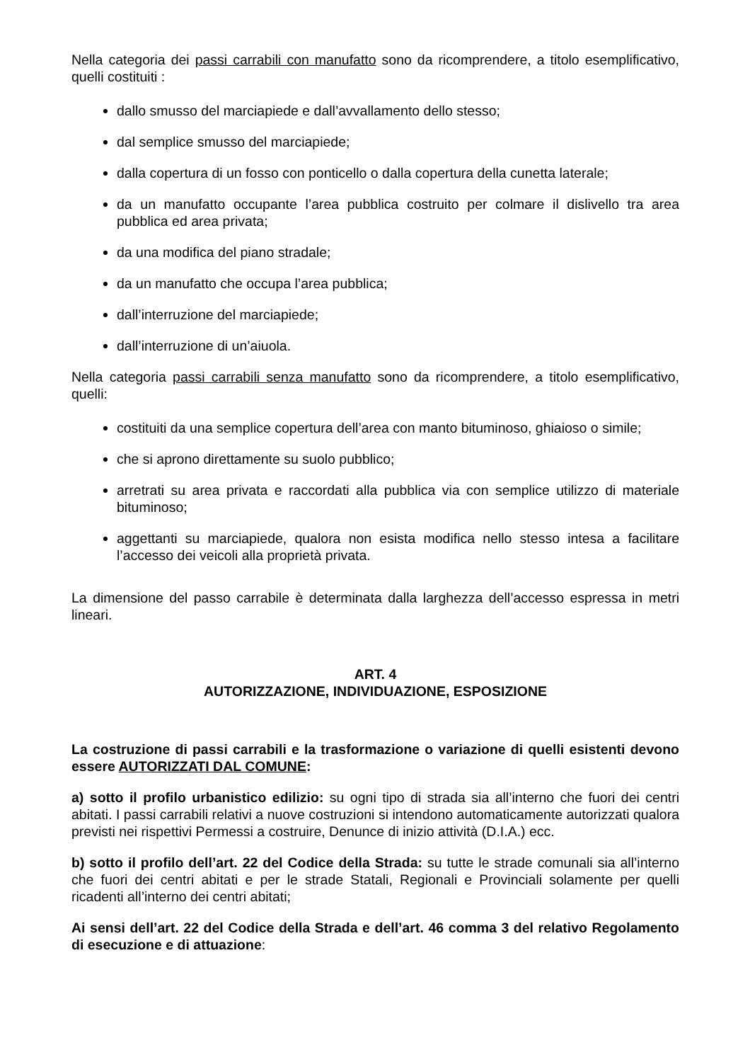Nella categoria dei passi carrabili con manufatto sono da ricomprendere, a titolo esemplificativo, quelli costituiti :
dallo smusso del marciapiede e dall’avvallamento dello stesso;
dal semplice smusso del marciapiede;
dalla copertura di un fosso con ponticello o dalla copertura della cunetta laterale;
da un manufatto occupante l’area pubblica costruito per colmare il dislivello tra area pubblica ed area privata;
da una modifica del piano stradale;
da un manufatto che occupa l’area pubblica;
dall’interruzione del marciapiede;
dall’interruzione di un’aiuola.
Nella categoria passi carrabili senza manufatto sono da ricomprendere, a titolo esemplificativo, quelli:
costituiti da una semplice copertura dell’area con manto bituminoso, ghiaioso o simile;
che si aprono direttamente su suolo pubblico;
arretrati su area privata e raccordati alla pubblica via con semplice utilizzo di materiale bituminoso;
aggettanti su marciapiede, qualora non esista modifica nello stesso intesa a facilitare l’accesso dei veicoli alla proprietà privata.
La dimensione del passo carrabile è determinata dalla larghezza dell’accesso espressa in metri lineari.
ART. 4
AUTORIZZAZIONE, INDIVIDUAZIONE, ESPOSIZIONE
La costruzione di passi carrabili e la trasformazione o variazione di quelli esistenti devono essere AUTORIZZATI DAL COMUNE:
a) sotto il profilo urbanistico edilizio: su ogni tipo di strada sia all’interno che fuori dei centri abitati. I passi carrabili relativi a nuove costruzioni si intendono automaticamente autorizzati qualora previsti nei rispettivi Permessi a costruire, Denunce di inizio attività (D.I.A.) ecc.
b) sotto il profilo dell’art. 22 del Codice della Strada: su tutte le strade comunali sia all’interno che fuori dei centri abitati e per le strade Statali, Regionali e Provinciali solamente per quelli ricadenti all’interno dei centri abitati;
Ai sensi dell’art. 22 del Codice della Strada e dell’art. 46 comma 3 del relativo Regolamento di esecuzione e di attuazione: